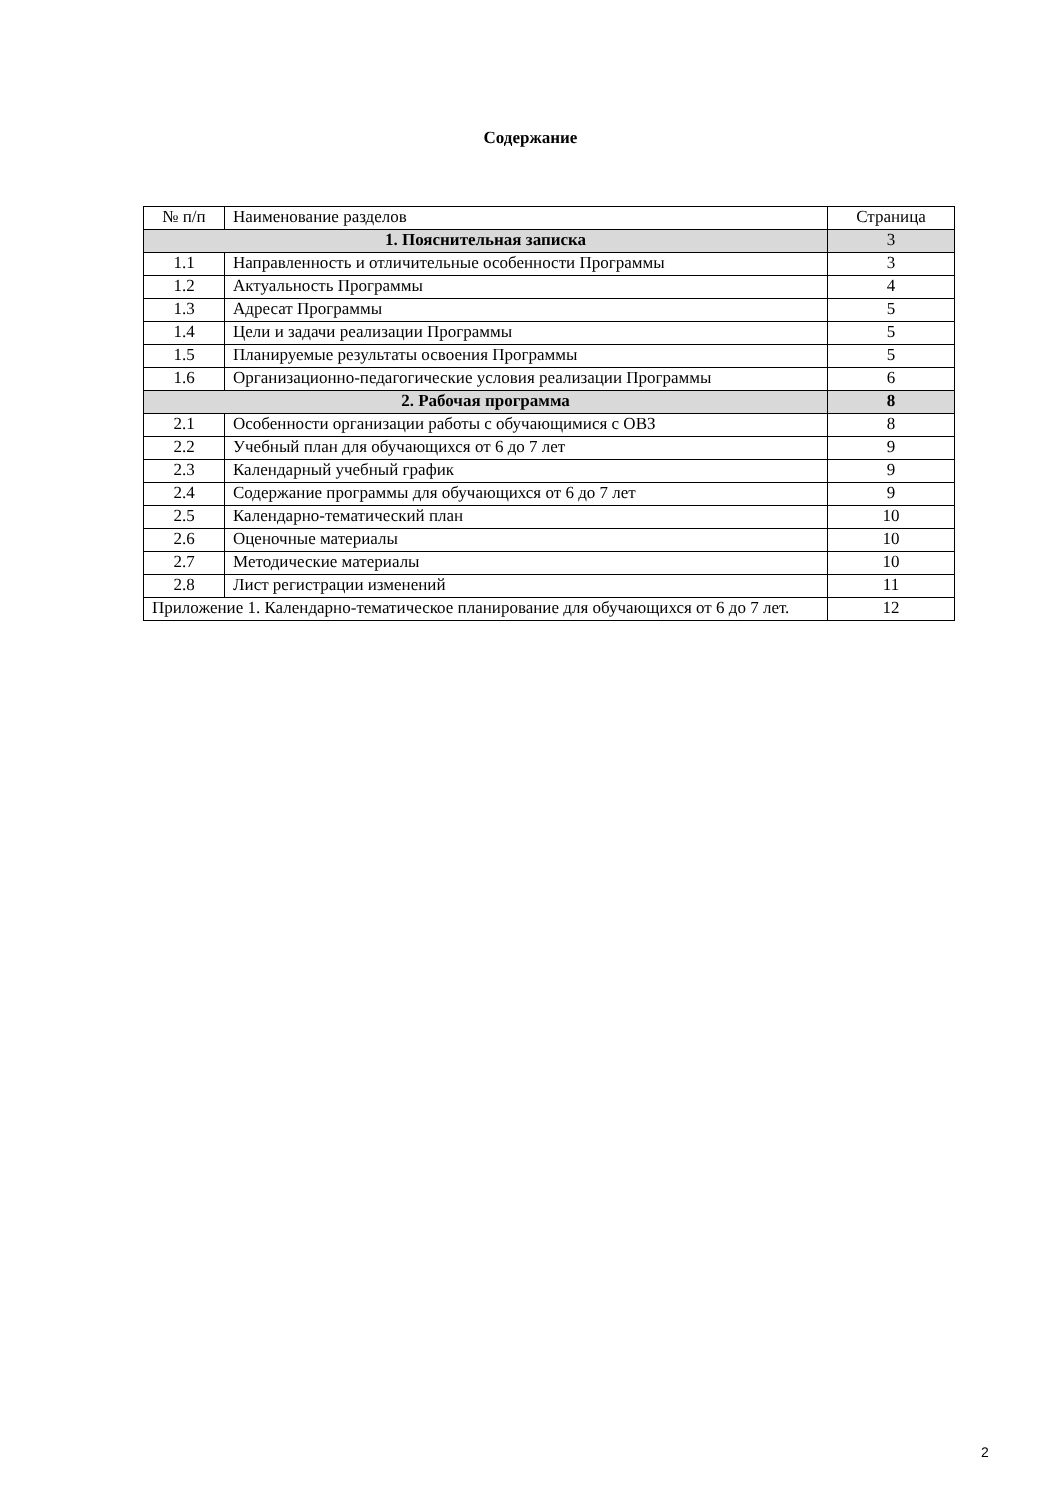Содержание
| № п/п | Наименование разделов | Страница |
| --- | --- | --- |
| 1. Пояснительная записка | | 3 |
| 1.1 | Направленность и отличительные особенности Программы | 3 |
| 1.2 | Актуальность Программы | 4 |
| 1.3 | Адресат Программы | 5 |
| 1.4 | Цели и задачи реализации Программы | 5 |
| 1.5 | Планируемые результаты освоения Программы | 5 |
| 1.6 | Организационно-педагогические условия реализации Программы | 6 |
| 2. Рабочая программа | | 8 |
| 2.1 | Особенности организации работы с обучающимися с ОВЗ | 8 |
| 2.2 | Учебный план для обучающихся от 6 до 7 лет | 9 |
| 2.3 | Календарный учебный график | 9 |
| 2.4 | Содержание программы для обучающихся от 6 до 7 лет | 9 |
| 2.5 | Календарно-тематический план | 10 |
| 2.6 | Оценочные материалы | 10 |
| 2.7 | Методические материалы | 10 |
| 2.8 | Лист регистрации изменений | 11 |
| Приложение 1. Календарно-тематическое планирование для обучающихся от 6 до 7 лет. | | 12 |
2